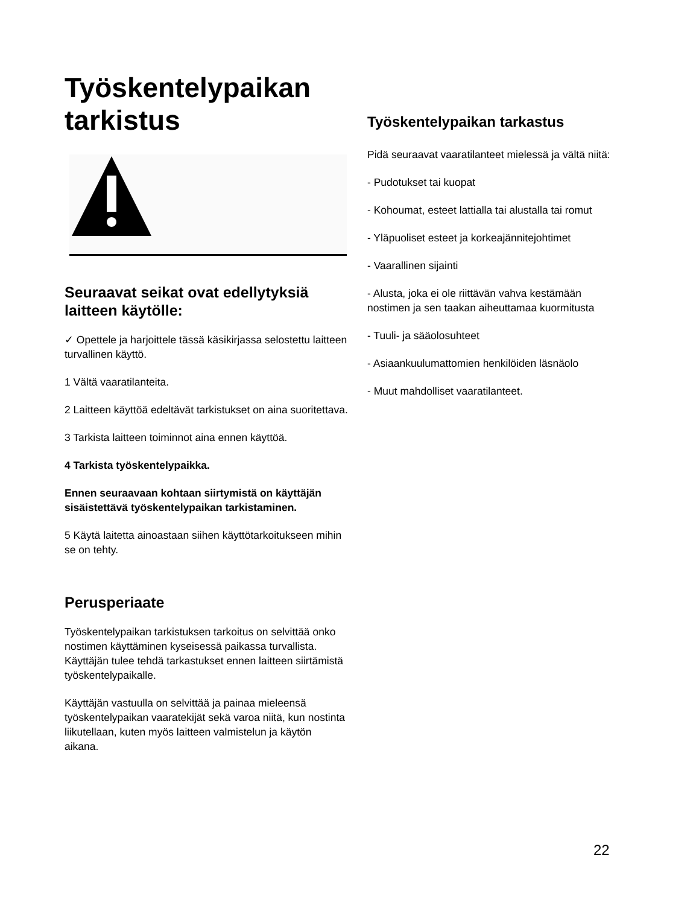Työskentelypaikan tarkistus
Seuraavat seikat ovat edellytyksiä laitteen käytölle:
✓ Opettele ja harjoittele tässä käsikirjassa selostettu laitteen turvallinen käyttö.
1 Vältä vaaratilanteita.
2 Laitteen käyttöä edeltävät tarkistukset on aina suoritettava.
3 Tarkista laitteen toiminnot aina ennen käyttöä.
4 Tarkista työskentelypaikka.
Ennen seuraavaan kohtaan siirtymistä on käyttäjän sisäistettävä työskentelypaikan tarkistaminen.
5 Käytä laitetta ainoastaan siihen käyttötarkoitukseen mihin se on tehty.
Perusperiaate
Työskentelypaikan tarkistuksen tarkoitus on selvittää onko nostimen käyttäminen kyseisessä paikassa turvallista. Käyttäjän tulee tehdä tarkastukset ennen laitteen siirtämistä työskentelypaikalle.
Käyttäjän vastuulla on selvittää ja painaa mieleensä työskentelypaikan vaaratekijät sekä varoa niitä, kun nostinta liikutellaan, kuten myös laitteen valmistelun ja käytön aikana.
Työskentelypaikan tarkastus
Pidä seuraavat vaaratilanteet mielessä ja vältä niitä:
- Pudotukset tai kuopat
- Kohoumat, esteet lattialla tai alustalla tai romut
- Yläpuoliset esteet ja korkeajännitejohtimet
- Vaarallinen sijainti
- Alusta, joka ei ole riittävän vahva kestämään nostimen ja sen taakan aiheuttamaa kuormitusta
- Tuuli- ja sääolosuhteet
- Asiaankuulumattomien henkilöiden läsnäolo
- Muut mahdolliset vaaratilanteet.
22